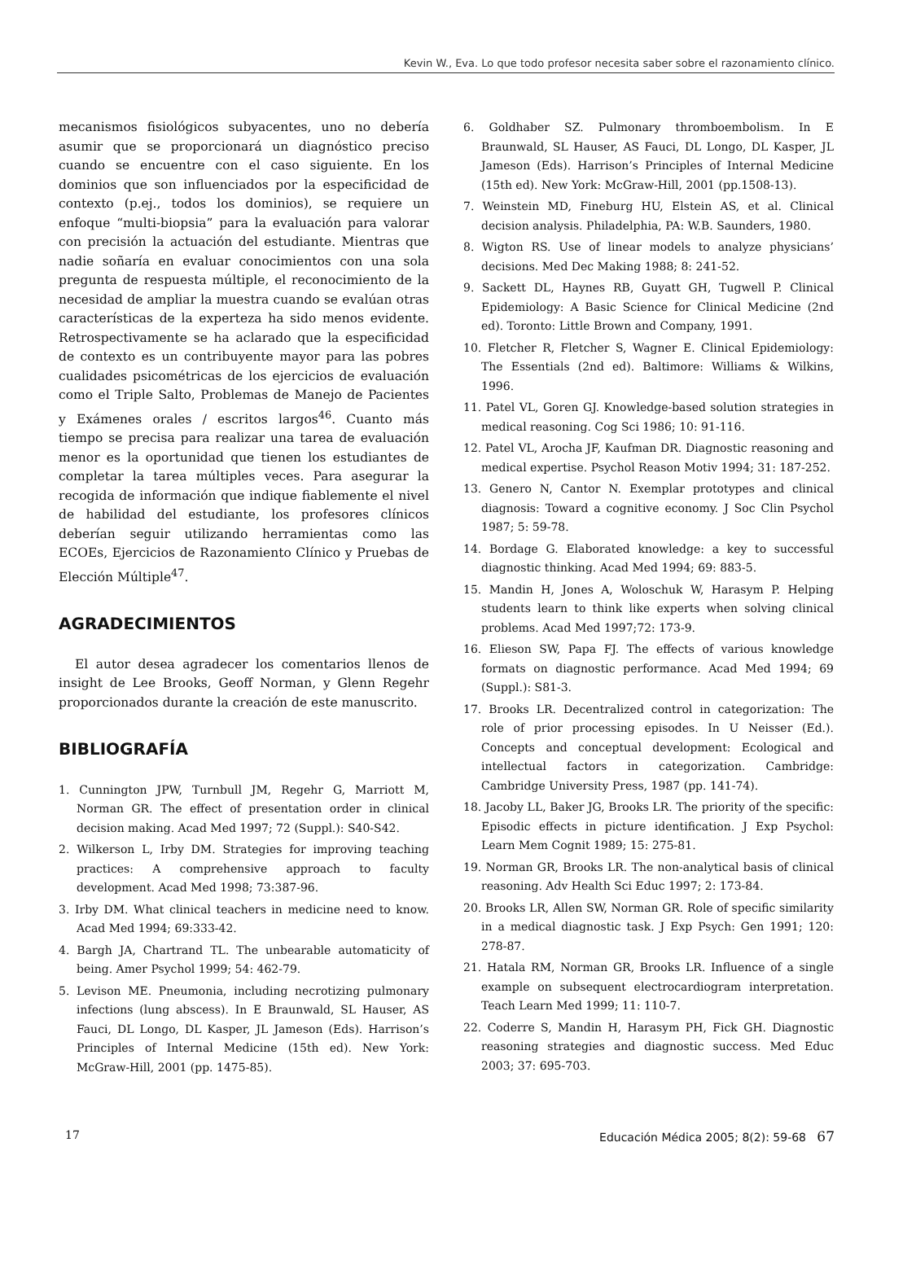Kevin W., Eva. Lo que todo profesor necesita saber sobre el razonamiento clínico.
mecanismos fisiológicos subyacentes, uno no debería asumir que se proporcionará un diagnóstico preciso cuando se encuentre con el caso siguiente. En los dominios que son influenciados por la especificidad de contexto (p.ej., todos los dominios), se requiere un enfoque “multi-biopsia” para la evaluación para valorar con precisión la actuación del estudiante. Mientras que nadie soñaría en evaluar conocimientos con una sola pregunta de respuesta múltiple, el reconocimiento de la necesidad de ampliar la muestra cuando se evalúan otras características de la experteza ha sido menos evidente. Retrospectivamente se ha aclarado que la especificidad de contexto es un contribuyente mayor para las pobres cualidades psicométricas de los ejercicios de evaluación como el Triple Salto, Problemas de Manejo de Pacientes y Exámenes orales / escritos largos<sup>46</sup>. Cuanto más tiempo se precisa para realizar una tarea de evaluación menor es la oportunidad que tienen los estudiantes de completar la tarea múltiples veces. Para asegurar la recogida de información que indique fiablemente el nivel de habilidad del estudiante, los profesores clínicos deberían seguir utilizando herramientas como las ECOEs, Ejercicios de Razonamiento Clínico y Pruebas de Elección Múltiple<sup>47</sup>.
AGRADECIMIENTOS
El autor desea agradecer los comentarios llenos de insight de Lee Brooks, Geoff Norman, y Glenn Regehr proporcionados durante la creación de este manuscrito.
BIBLIOGRAFÍA
1. Cunnington JPW, Turnbull JM, Regehr G, Marriott M, Norman GR. The effect of presentation order in clinical decision making. Acad Med 1997; 72 (Suppl.): S40-S42.
2. Wilkerson L, Irby DM. Strategies for improving teaching practices: A comprehensive approach to faculty development. Acad Med 1998; 73:387-96.
3. Irby DM. What clinical teachers in medicine need to know. Acad Med 1994; 69:333-42.
4. Bargh JA, Chartrand TL. The unbearable automaticity of being. Amer Psychol 1999; 54: 462-79.
5. Levison ME. Pneumonia, including necrotizing pulmonary infections (lung abscess). In E Braunwald, SL Hauser, AS Fauci, DL Longo, DL Kasper, JL Jameson (Eds). Harrison’s Principles of Internal Medicine (15th ed). New York: McGraw-Hill, 2001 (pp. 1475-85).
6. Goldhaber SZ. Pulmonary thromboembolism. In E Braunwald, SL Hauser, AS Fauci, DL Longo, DL Kasper, JL Jameson (Eds). Harrison’s Principles of Internal Medicine (15th ed). New York: McGraw-Hill, 2001 (pp.1508-13).
7. Weinstein MD, Fineburg HU, Elstein AS, et al. Clinical decision analysis. Philadelphia, PA: W.B. Saunders, 1980.
8. Wigton RS. Use of linear models to analyze physicians’ decisions. Med Dec Making 1988; 8: 241-52.
9. Sackett DL, Haynes RB, Guyatt GH, Tugwell P. Clinical Epidemiology: A Basic Science for Clinical Medicine (2nd ed). Toronto: Little Brown and Company, 1991.
10. Fletcher R, Fletcher S, Wagner E. Clinical Epidemiology: The Essentials (2nd ed). Baltimore: Williams & Wilkins, 1996.
11. Patel VL, Goren GJ. Knowledge-based solution strategies in medical reasoning. Cog Sci 1986; 10: 91-116.
12. Patel VL, Arocha JF, Kaufman DR. Diagnostic reasoning and medical expertise. Psychol Reason Motiv 1994; 31: 187-252.
13. Genero N, Cantor N. Exemplar prototypes and clinical diagnosis: Toward a cognitive economy. J Soc Clin Psychol 1987; 5: 59-78.
14. Bordage G. Elaborated knowledge: a key to successful diagnostic thinking. Acad Med 1994; 69: 883-5.
15. Mandin H, Jones A, Woloschuk W, Harasym P. Helping students learn to think like experts when solving clinical problems. Acad Med 1997;72: 173-9.
16. Elieson SW, Papa FJ. The effects of various knowledge formats on diagnostic performance. Acad Med 1994; 69 (Suppl.): S81-3.
17. Brooks LR. Decentralized control in categorization: The role of prior processing episodes. In U Neisser (Ed.). Concepts and conceptual development: Ecological and intellectual factors in categorization. Cambridge: Cambridge University Press, 1987 (pp. 141-74).
18. Jacoby LL, Baker JG, Brooks LR. The priority of the specific: Episodic effects in picture identification. J Exp Psychol: Learn Mem Cognit 1989; 15: 275-81.
19. Norman GR, Brooks LR. The non-analytical basis of clinical reasoning. Adv Health Sci Educ 1997; 2: 173-84.
20. Brooks LR, Allen SW, Norman GR. Role of specific similarity in a medical diagnostic task. J Exp Psych: Gen 1991; 120: 278-87.
21. Hatala RM, Norman GR, Brooks LR. Influence of a single example on subsequent electrocardiogram interpretation. Teach Learn Med 1999; 11: 110-7.
22. Coderre S, Mandin H, Harasym PH, Fick GH. Diagnostic reasoning strategies and diagnostic success. Med Educ 2003; 37: 695-703.
17 Educación Médica 2005; 8(2): 59-68 67